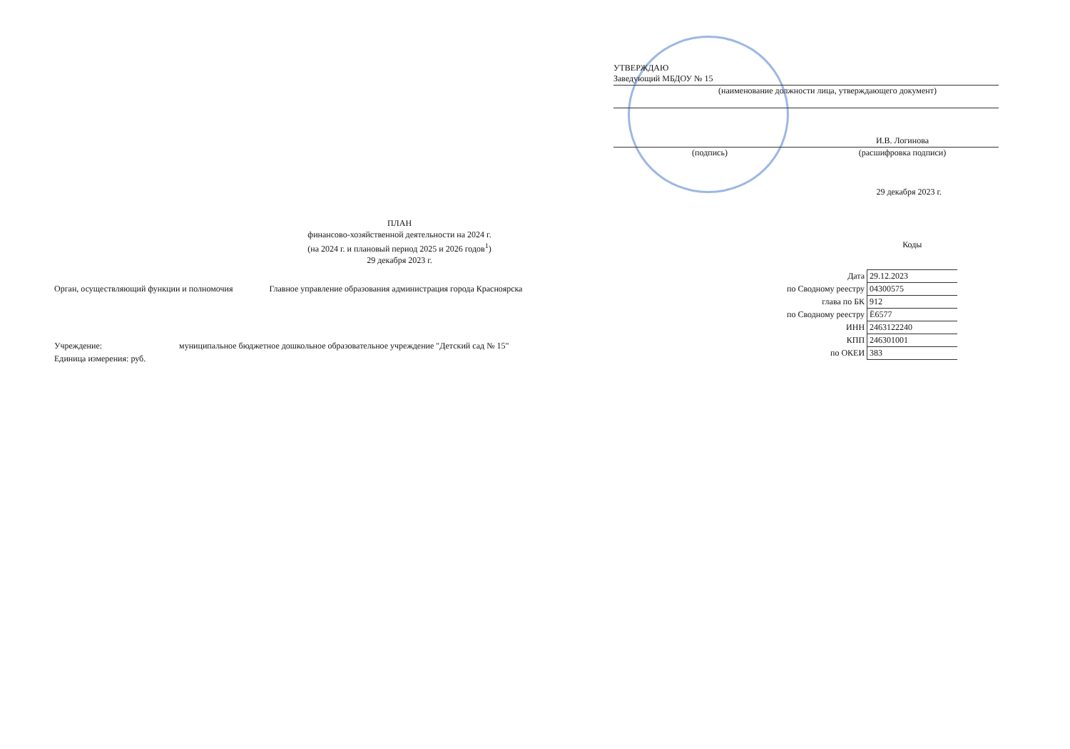УТВЕРЖДАЮ
Заведующий МБДОУ № 15
(наименование должности лица, утверждающего документ)
(подпись)
И.В. Логинова
(расшифровка подписи)
29 декабря 2023 г.
ПЛАН
финансово-хозяйственной деятельности на 2024 г.
(на 2024 г. и плановый период 2025 и 2026 годов<sup>1</sup>)
29 декабря 2023 г.
Орган, осуществляющий функции и полномочия Главное управление образования администрация города Красноярска
Учреждение: муниципальное бюджетное дошкольное образовательное учреждение "Детский сад № 15"
Единица измерения: руб.
| | Коды |
| Дата | 29.12.2023 |
| по Сводному реестру | 04300575 |
| глава по БК | 912 |
| по Сводному реестру | Ё6577 |
| ИНН | 2463122240 |
| КПП | 246301001 |
| по ОКЕИ | 383 |